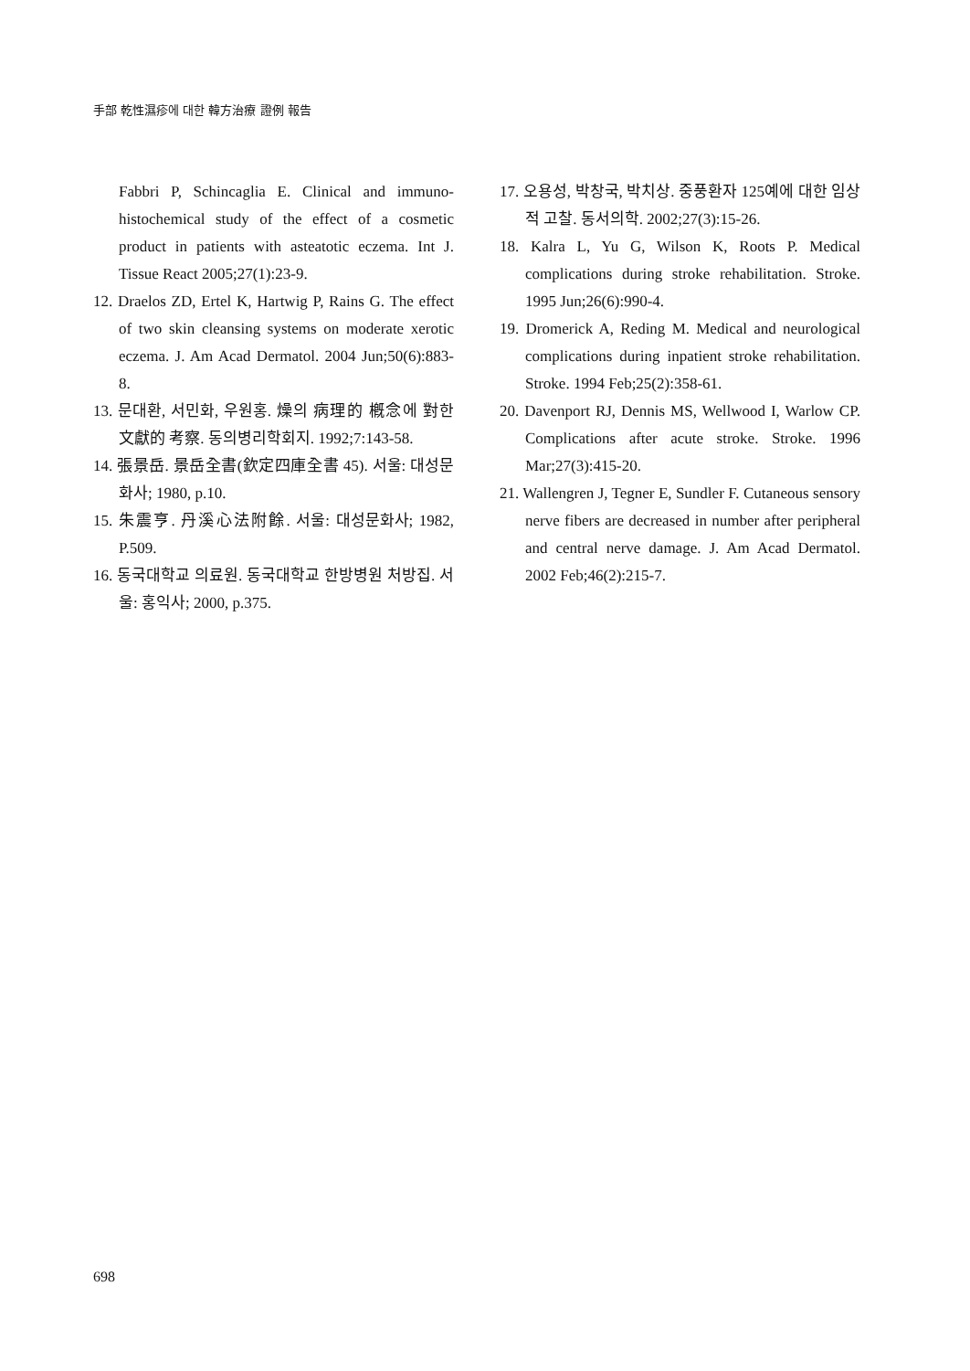手部 乾性濕疹에 대한 韓方治療 證例 報告
Fabbri P, Schincaglia E. Clinical and immuno-histochemical study of the effect of a cosmetic product in patients with asteatotic eczema. Int J. Tissue React 2005;27(1):23-9.
12. Draelos ZD, Ertel K, Hartwig P, Rains G. The effect of two skin cleansing systems on moderate xerotic eczema. J. Am Acad Dermatol. 2004 Jun;50(6):883-8.
13. 문대환, 서민화, 우원홍. 燥의 病理的 槪念에 對한 文獻的 考察. 동의병리학회지. 1992;7:143-58.
14. 張景岳. 景岳全書(欽定四庫全書 45). 서울: 대성문화사; 1980, p.10.
15. 朱震亨. 丹溪心法附餘. 서울: 대성문화사; 1982, P.509.
16. 동국대학교 의료원. 동국대학교 한방병원 처방집. 서울: 홍익사; 2000, p.375.
17. 오용성, 박창국, 박치상. 중풍환자 125예에 대한 임상적 고찰. 동서의학. 2002;27(3):15-26.
18. Kalra L, Yu G, Wilson K, Roots P. Medical complications during stroke rehabilitation. Stroke. 1995 Jun;26(6):990-4.
19. Dromerick A, Reding M. Medical and neurological complications during inpatient stroke rehabilitation. Stroke. 1994 Feb;25(2):358-61.
20. Davenport RJ, Dennis MS, Wellwood I, Warlow CP. Complications after acute stroke. Stroke. 1996 Mar;27(3):415-20.
21. Wallengren J, Tegner E, Sundler F. Cutaneous sensory nerve fibers are decreased in number after peripheral and central nerve damage. J. Am Acad Dermatol. 2002 Feb;46(2):215-7.
698